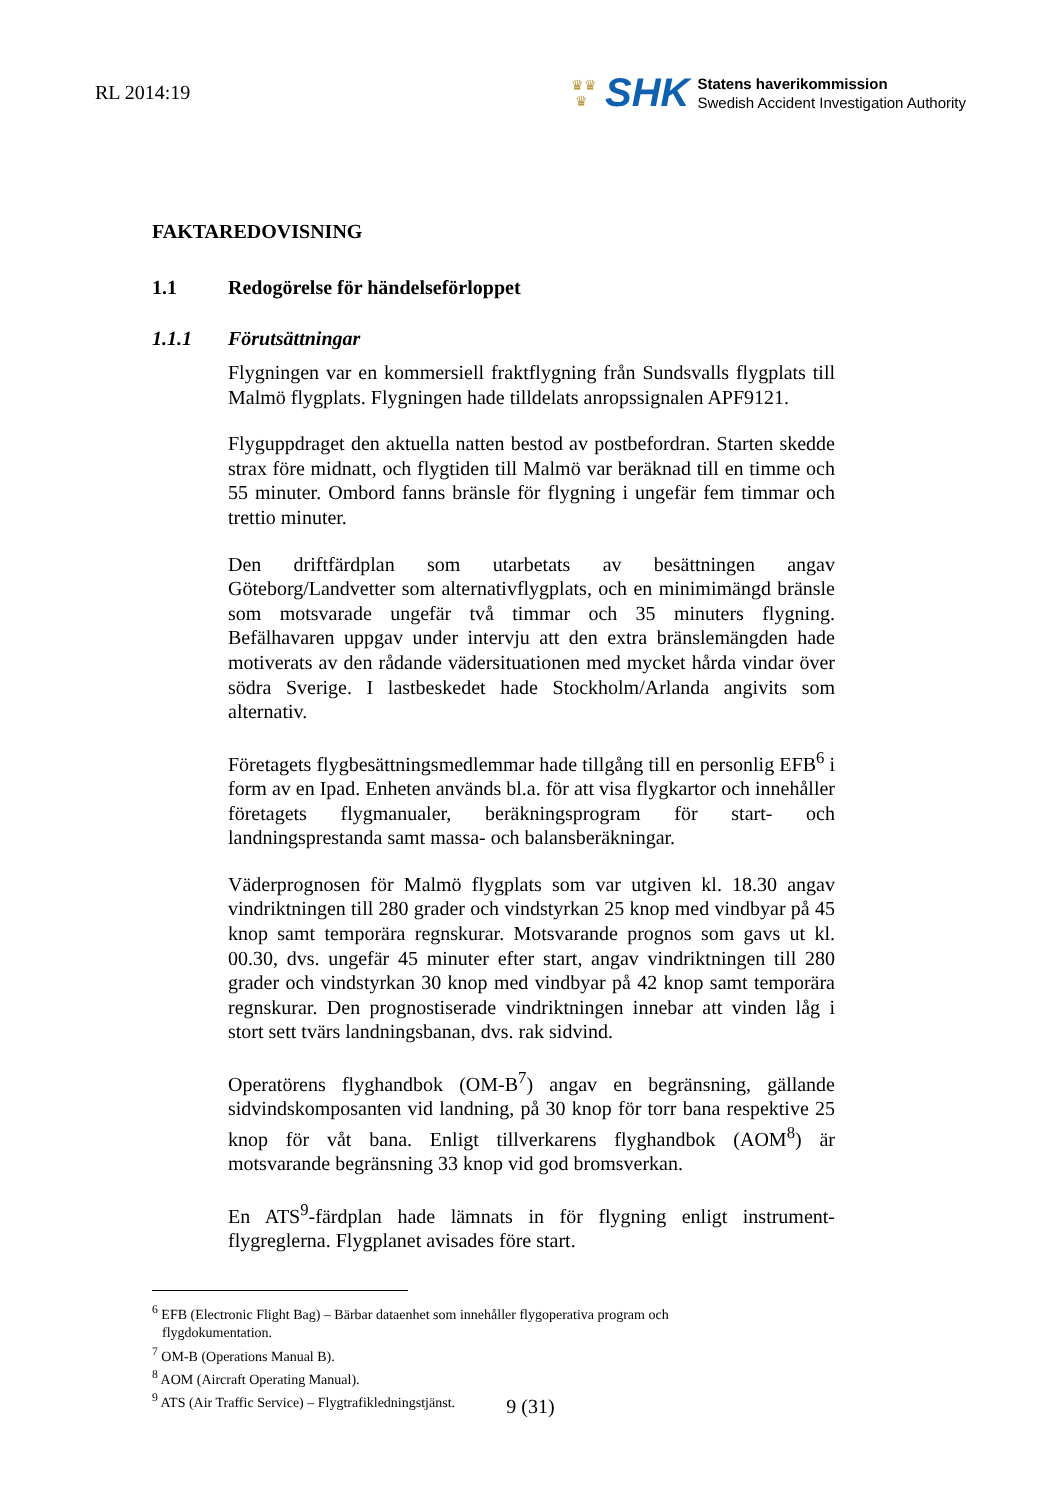RL 2014:19
♛♛
♛
SHK
Statens haverikommission
Swedish Accident Investigation Authority
FAKTAREDOVISNING
1.1 Redogörelse för händelseförloppet
1.1.1 Förutsättningar
Flygningen var en kommersiell fraktflygning från Sundsvalls flygplats till Malmö flygplats. Flygningen hade tilldelats anropssignalen APF9121.
Flyguppdraget den aktuella natten bestod av postbefordran. Starten skedde strax före midnatt, och flygtiden till Malmö var beräknad till en timme och 55 minuter. Ombord fanns bränsle för flygning i ungefär fem timmar och trettio minuter.
Den driftfärdplan som utarbetats av besättningen angav Göteborg/Landvetter som alternativflygplats, och en minimimängd bränsle som motsvarade ungefär två timmar och 35 minuters flygning. Befälhavaren uppgav under intervju att den extra bränslemängden hade motiverats av den rådande vädersituationen med mycket hårda vindar över södra Sverige. I lastbeskedet hade Stockholm/Arlanda angivits som alternativ.
Företagets flygbesättningsmedlemmar hade tillgång till en personlig EFB<sup>6</sup> i form av en Ipad. Enheten används bl.a. för att visa flygkartor och innehåller företagets flygmanualer, beräkningsprogram för start- och landningsprestanda samt massa- och balansberäkningar.
Väderprognosen för Malmö flygplats som var utgiven kl. 18.30 angav vindriktningen till 280 grader och vindstyrkan 25 knop med vindbyar på 45 knop samt temporära regnskurar. Motsvarande prognos som gavs ut kl. 00.30, dvs. ungefär 45 minuter efter start, angav vindriktningen till 280 grader och vindstyrkan 30 knop med vindbyar på 42 knop samt temporära regnskurar. Den prognostiserade vindriktningen innebar att vinden låg i stort sett tvärs landningsbanan, dvs. rak sidvind.
Operatörens flyghandbok (OM-B<sup>7</sup>) angav en begränsning, gällande sidvindskomposanten vid landning, på 30 knop för torr bana respektive 25 knop för våt bana. Enligt tillverkarens flyghandbok (AOM<sup>8</sup>) är motsvarande begränsning 33 knop vid god bromsverkan.
En ATS<sup>9</sup>-färdplan hade lämnats in för flygning enligt instrument-flygreglerna. Flygplanet avisades före start.
<sup>6</sup> EFB (Electronic Flight Bag) – Bärbar dataenhet som innehåller flygoperativa program och
flygdokumentation.
<sup>7</sup> OM-B (Operations Manual B).
<sup>8</sup> AOM (Aircraft Operating Manual).
<sup>9</sup> ATS (Air Traffic Service) – Flygtrafikledningstjänst.
9 (31)